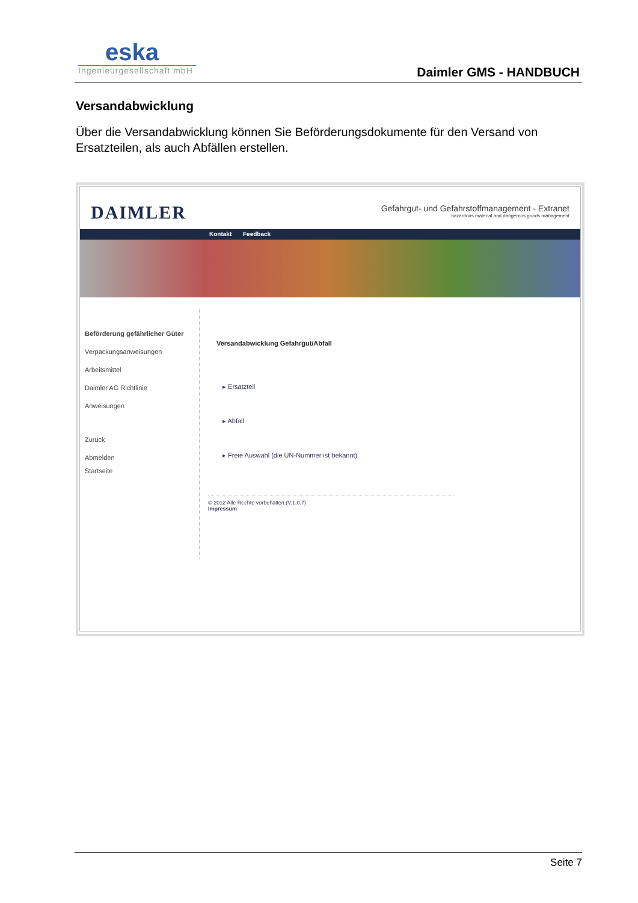eska
Ingenieurgesellschaft mbH
Daimler GMS - HANDBUCH
Versandabwicklung
Über die Versandabwicklung können Sie Beförderungsdokumente für den Versand von Ersatzteilen, als auch Abfällen erstellen.
DAIMLER
Gefahrgut- und Gefahrstoffmanagement - Extranet
hazardous material and dangerous goods management
Kontakt Feedback
Beförderung gefährlicher Güter
Verpackungsanweisungen
Arbeitsmittel
Daimler AG Richtlinie
Anweisungen
Zurück
Abmelden
Startseite
Versandabwicklung Gefahrgut/Abfall
▸ Ersatzteil
▸ Abfall
▸ Freie Auswahl (die UN-Nummer ist bekannt)
© 2012 Alle Rechte vorbehalten.(V.1.0.7)
Impressum
Seite 7